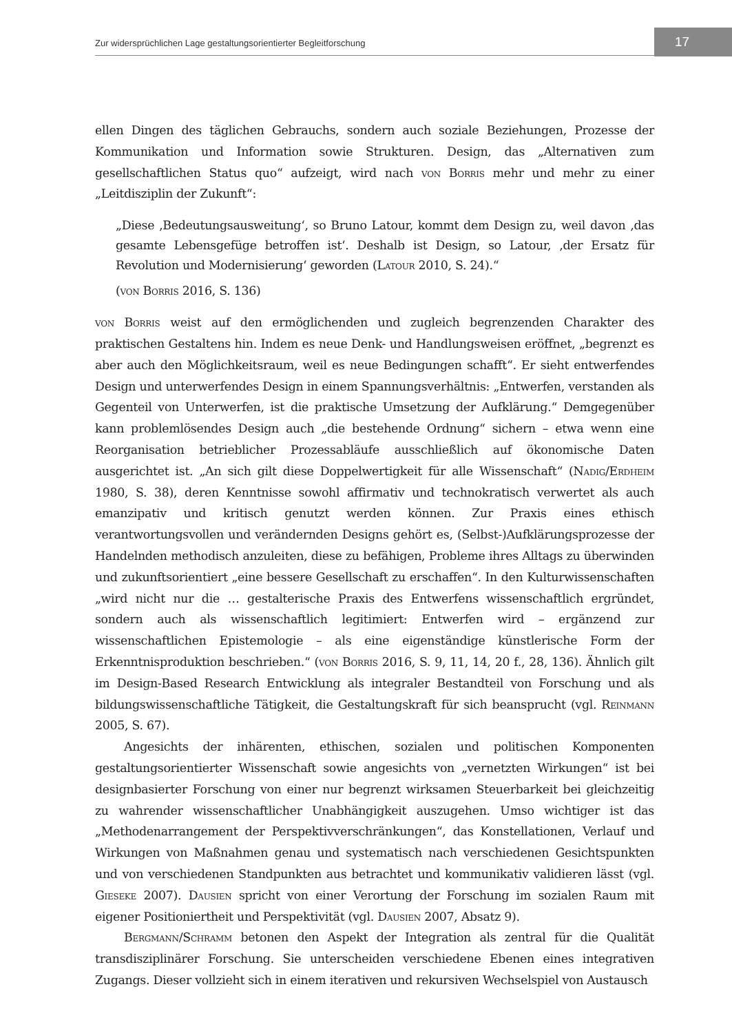Zur widersprüchlichen Lage gestaltungsorientierter Begleitforschung
17
ellen Dingen des täglichen Gebrauchs, sondern auch soziale Beziehungen, Prozesse der Kommunikation und Information sowie Strukturen. Design, das „Alternativen zum gesellschaftlichen Status quo“ aufzeigt, wird nach von Borris mehr und mehr zu einer „Leitdisziplin der Zukunft“:
„Diese ‚Bedeutungsausweitung‘, so Bruno Latour, kommt dem Design zu, weil davon ‚das gesamte Lebensgefüge betroffen ist‘. Deshalb ist Design, so Latour, ‚der Ersatz für Revolution und Modernisierung‘ geworden (Latour 2010, S. 24).“
(von Borris 2016, S. 136)
von Borris weist auf den ermöglichenden und zugleich begrenzenden Charakter des praktischen Gestaltens hin. Indem es neue Denk- und Handlungsweisen eröffnet, „begrenzt es aber auch den Möglichkeitsraum, weil es neue Bedingungen schafft“. Er sieht entwerfendes Design und unterwerfendes Design in einem Spannungsverhältnis: „Entwerfen, verstanden als Gegenteil von Unterwerfen, ist die praktische Umsetzung der Aufklärung.“ Demgegenüber kann problemlösendes Design auch „die bestehende Ordnung“ sichern – etwa wenn eine Reorganisation betrieblicher Prozessabläufe ausschließlich auf ökonomische Daten ausgerichtet ist. „An sich gilt diese Doppelwertigkeit für alle Wissenschaft“ (Nadig/Erdheim 1980, S. 38), deren Kenntnisse sowohl affirmativ und technokratisch verwertet als auch emanzipativ und kritisch genutzt werden können. Zur Praxis eines ethisch verantwortungsvollen und verändernden Designs gehört es, (Selbst-)Aufklärungsprozesse der Handelnden methodisch anzuleiten, diese zu befähigen, Probleme ihres Alltags zu überwinden und zukunftsorientiert „eine bessere Gesellschaft zu erschaffen“. In den Kulturwissenschaften „wird nicht nur die … gestalterische Praxis des Entwerfens wissenschaftlich ergründet, sondern auch als wissenschaftlich legitimiert: Entwerfen wird – ergänzend zur wissenschaftlichen Epistemologie – als eine eigenständige künstlerische Form der Erkenntnisproduktion beschrieben.“ (von Borris 2016, S. 9, 11, 14, 20 f., 28, 136). Ähnlich gilt im Design-Based Research Entwicklung als integraler Bestandteil von Forschung und als bildungswissenschaftliche Tätigkeit, die Gestaltungskraft für sich beansprucht (vgl. Reinmann 2005, S. 67).
Angesichts der inhärenten, ethischen, sozialen und politischen Komponenten gestaltungsorientierter Wissenschaft sowie angesichts von „vernetzten Wirkungen“ ist bei designbasierter Forschung von einer nur begrenzt wirksamen Steuerbarkeit bei gleichzeitig zu wahrender wissenschaftlicher Unabhängigkeit auszugehen. Umso wichtiger ist das „Methodenarrangement der Perspektivverschränkungen“, das Konstellationen, Verlauf und Wirkungen von Maßnahmen genau und systematisch nach verschiedenen Gesichtspunkten und von verschiedenen Standpunkten aus betrachtet und kommunikativ validieren lässt (vgl. Gieseke 2007). Dausien spricht von einer Verortung der Forschung im sozialen Raum mit eigener Positioniertheit und Perspektivität (vgl. Dausien 2007, Absatz 9).
Bergmann/Schramm betonen den Aspekt der Integration als zentral für die Qualität transdisziplinärer Forschung. Sie unterscheiden verschiedene Ebenen eines integrativen Zugangs. Dieser vollzieht sich in einem iterativen und rekursiven Wechselspiel von Austausch